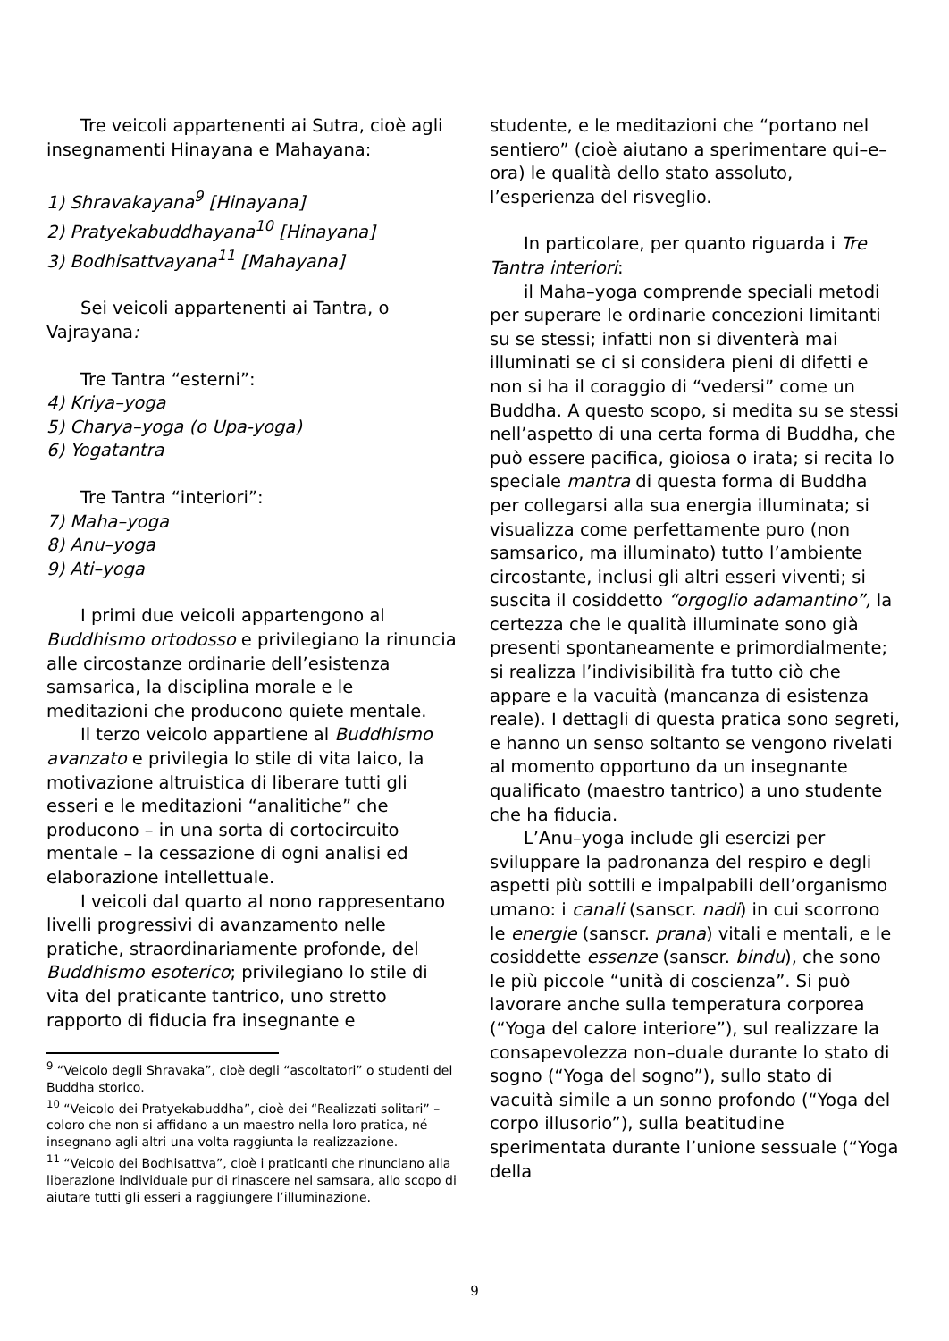Tre veicoli appartenenti ai Sutra, cioè agli insegnamenti Hinayana e Mahayana:
1) Shravakayana<sup>9</sup> [Hinayana]
2) Pratyekabuddhayana<sup>10</sup> [Hinayana]
3) Bodhisattvayana<sup>11</sup> [Mahayana]
Sei veicoli appartenenti ai Tantra, o Vajrayana:
Tre Tantra “esterni”:
4) Kriya–yoga
5) Charya–yoga (o Upa-yoga)
6) Yogatantra
Tre Tantra “interiori”:
7) Maha–yoga
8) Anu–yoga
9) Ati–yoga
I primi due veicoli appartengono al Buddhismo ortodosso e privilegiano la rinuncia alle circostanze ordinarie dell’esistenza samsarica, la disciplina morale e le meditazioni che producono quiete mentale.
Il terzo veicolo appartiene al Buddhismo avanzato e privilegia lo stile di vita laico, la motivazione altruistica di liberare tutti gli esseri e le meditazioni “analitiche” che producono – in una sorta di cortocircuito mentale – la cessazione di ogni analisi ed elaborazione intellettuale.
I veicoli dal quarto al nono rappresentano livelli progressivi di avanzamento nelle pratiche, straordinariamente profonde, del Buddhismo esoterico; privilegiano lo stile di vita del praticante tantrico, uno stretto rapporto di fiducia fra insegnante e
<sup>9</sup> “Veicolo degli Shravaka”, cioè degli “ascoltatori” o studenti del Buddha storico.
<sup>10</sup> “Veicolo dei Pratyekabuddha”, cioè dei “Realizzati solitari” – coloro che non si affidano a un maestro nella loro pratica, né insegnano agli altri una volta raggiunta la realizzazione.
<sup>11</sup> “Veicolo dei Bodhisattva”, cioè i praticanti che rinunciano alla liberazione individuale pur di rinascere nel samsara, allo scopo di aiutare tutti gli esseri a raggiungere l’illuminazione.
studente, e le meditazioni che “portano nel sentiero” (cioè aiutano a sperimentare qui–e–ora) le qualità dello stato assoluto, l’esperienza del risveglio.
In particolare, per quanto riguarda i Tre Tantra interiori:
il Maha–yoga comprende speciali metodi per superare le ordinarie concezioni limitanti su se stessi; infatti non si diventerà mai illuminati se ci si considera pieni di difetti e non si ha il coraggio di “vedersi” come un Buddha. A questo scopo, si medita su se stessi nell’aspetto di una certa forma di Buddha, che può essere pacifica, gioiosa o irata; si recita lo speciale mantra di questa forma di Buddha per collegarsi alla sua energia illuminata; si visualizza come perfettamente puro (non samsarico, ma illuminato) tutto l’ambiente circostante, inclusi gli altri esseri viventi; si suscita il cosiddetto “orgoglio adamantino”, la certezza che le qualità illuminate sono già presenti spontaneamente e primordialmente; si realizza l’indivisibilità fra tutto ciò che appare e la vacuità (mancanza di esistenza reale). I dettagli di questa pratica sono segreti, e hanno un senso soltanto se vengono rivelati al momento opportuno da un insegnante qualificato (maestro tantrico) a uno studente che ha fiducia.
L’Anu–yoga include gli esercizi per sviluppare la padronanza del respiro e degli aspetti più sottili e impalpabili dell’organismo umano: i canali (sanscr. nadi) in cui scorrono le energie (sanscr. prana) vitali e mentali, e le cosiddette essenze (sanscr. bindu), che sono le più piccole “unità di coscienza”. Si può lavorare anche sulla temperatura corporea (“Yoga del calore interiore”), sul realizzare la consapevolezza non–duale durante lo stato di sogno (“Yoga del sogno”), sullo stato di vacuità simile a un sonno profondo (“Yoga del corpo illusorio”), sulla beatitudine sperimentata durante l’unione sessuale (“Yoga della
9